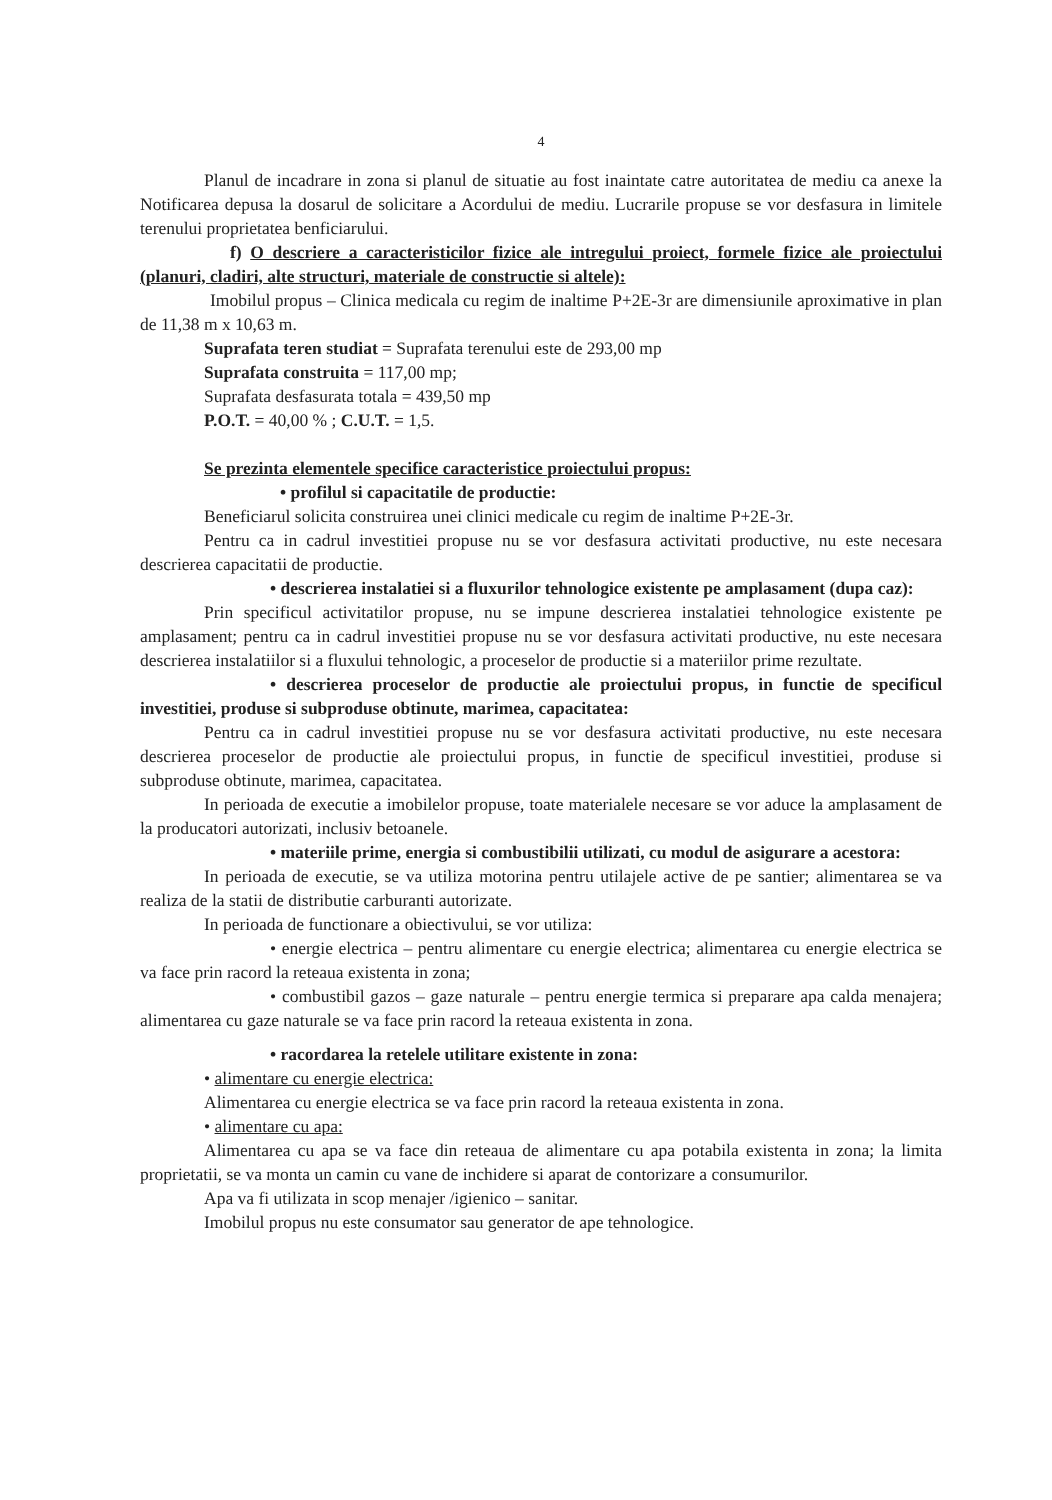4
Planul de incadrare in zona si planul de situatie au fost inaintate catre autoritatea de mediu ca anexe la Notificarea depusa la dosarul de solicitare a Acordului de mediu. Lucrarile propuse se vor desfasura in limitele terenului proprietatea benficiarului.
f) O descriere a caracteristicilor fizice ale intregului proiect, formele fizice ale proiectului (planuri, cladiri, alte structuri, materiale de constructie si altele):
Imobilul propus – Clinica medicala cu regim de inaltime P+2E-3r are dimensiunile aproximative in plan de 11,38 m x 10,63 m.
Suprafata teren studiat = Suprafata terenului este de 293,00 mp
Suprafata construita = 117,00 mp;
Suprafata desfasurata totala = 439,50 mp
P.O.T. = 40,00 % ; C.U.T. = 1,5.
Se prezinta elementele specifice caracteristice proiectului propus:
• profilul si capacitatile de productie:
Beneficiarul solicita construirea unei clinici medicale cu regim de inaltime P+2E-3r.
Pentru ca in cadrul investitiei propuse nu se vor desfasura activitati productive, nu este necesara descrierea capacitatii de productie.
• descrierea instalatiei si a fluxurilor tehnologice existente pe amplasament (dupa caz):
Prin specificul activitatilor propuse, nu se impune descrierea instalatiei tehnologice existente pe amplasament; pentru ca in cadrul investitiei propuse nu se vor desfasura activitati productive, nu este necesara descrierea instalatiilor si a fluxului tehnologic, a proceselor de productie si a materiilor prime rezultate.
• descrierea proceselor de productie ale proiectului propus, in functie de specificul investitiei, produse si subproduse obtinute, marimea, capacitatea:
Pentru ca in cadrul investitiei propuse nu se vor desfasura activitati productive, nu este necesara descrierea proceselor de productie ale proiectului propus, in functie de specificul investitiei, produse si subproduse obtinute, marimea, capacitatea.
In perioada de executie a imobilelor propuse, toate materialele necesare se vor aduce la amplasament de la producatori autorizati, inclusiv betoanele.
• materiile prime, energia si combustibilii utilizati, cu modul de asigurare a acestora:
In perioada de executie, se va utiliza motorina pentru utilajele active de pe santier; alimentarea se va realiza de la statii de distributie carburanti autorizate.
In perioada de functionare a obiectivului, se vor utiliza:
• energie electrica – pentru alimentare cu energie electrica; alimentarea cu energie electrica se va face prin racord la reteaua existenta in zona;
• combustibil gazos – gaze naturale – pentru energie termica si preparare apa calda menajera; alimentarea cu gaze naturale se va face prin racord la reteaua existenta in zona.
• racordarea la retelele utilitare existente in zona:
• alimentare cu energie electrica:
Alimentarea cu energie electrica se va face prin racord la reteaua existenta in zona.
• alimentare cu apa:
Alimentarea cu apa se va face din reteaua de alimentare cu apa potabila existenta in zona; la limita proprietatii, se va monta un camin cu vane de inchidere si aparat de contorizare a consumurilor.
Apa va fi utilizata in scop menajer /igienico – sanitar.
Imobilul propus nu este consumator sau generator de ape tehnologice.